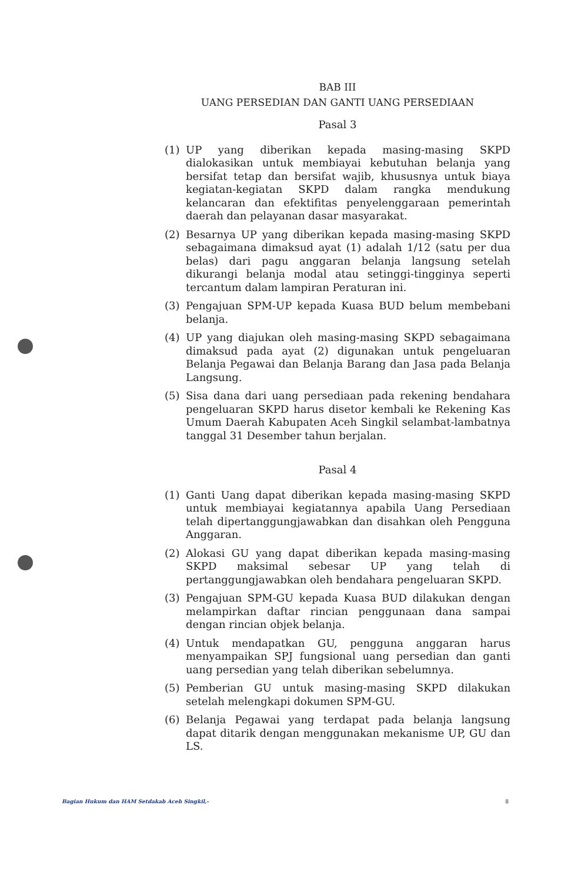BAB III
UANG PERSEDIAN DAN GANTI UANG PERSEDIAAN
Pasal 3
(1) UP yang diberikan kepada masing-masing SKPD dialokasikan untuk membiayai kebutuhan belanja yang bersifat tetap dan bersifat wajib, khususnya untuk biaya kegiatan-kegiatan SKPD dalam rangka mendukung kelancaran dan efektifitas penyelenggaraan pemerintah daerah dan pelayanan dasar masyarakat.
(2) Besarnya UP yang diberikan kepada masing-masing SKPD sebagaimana dimaksud ayat (1) adalah 1/12 (satu per dua belas) dari pagu anggaran belanja langsung setelah dikurangi belanja modal atau setinggi-tingginya seperti tercantum dalam lampiran Peraturan ini.
(3) Pengajuan SPM-UP kepada Kuasa BUD belum membebani belanja.
(4) UP yang diajukan oleh masing-masing SKPD sebagaimana dimaksud pada ayat (2) digunakan untuk pengeluaran Belanja Pegawai dan Belanja Barang dan Jasa pada Belanja Langsung.
(5) Sisa dana dari uang persediaan pada rekening bendahara pengeluaran SKPD harus disetor kembali ke Rekening Kas Umum Daerah Kabupaten Aceh Singkil selambat-lambatnya tanggal 31 Desember tahun berjalan.
Pasal 4
(1) Ganti Uang dapat diberikan kepada masing-masing SKPD untuk membiayai kegiatannya apabila Uang Persediaan telah dipertanggungjawabkan dan disahkan oleh Pengguna Anggaran.
(2) Alokasi GU yang dapat diberikan kepada masing-masing SKPD maksimal sebesar UP yang telah di pertanggungjawabkan oleh bendahara pengeluaran SKPD.
(3) Pengajuan SPM-GU kepada Kuasa BUD dilakukan dengan melampirkan daftar rincian penggunaan dana sampai dengan rincian objek belanja.
(4) Untuk mendapatkan GU, pengguna anggaran harus menyampaikan SPJ fungsional uang persedian dan ganti uang persedian yang telah diberikan sebelumnya.
(5) Pemberian GU untuk masing-masing SKPD dilakukan setelah melengkapi dokumen SPM-GU.
(6) Belanja Pegawai yang terdapat pada belanja langsung dapat ditarik dengan menggunakan mekanisme UP, GU dan LS.
Bagian Hukum dan HAM Setdakab Aceh Singkil,- 8